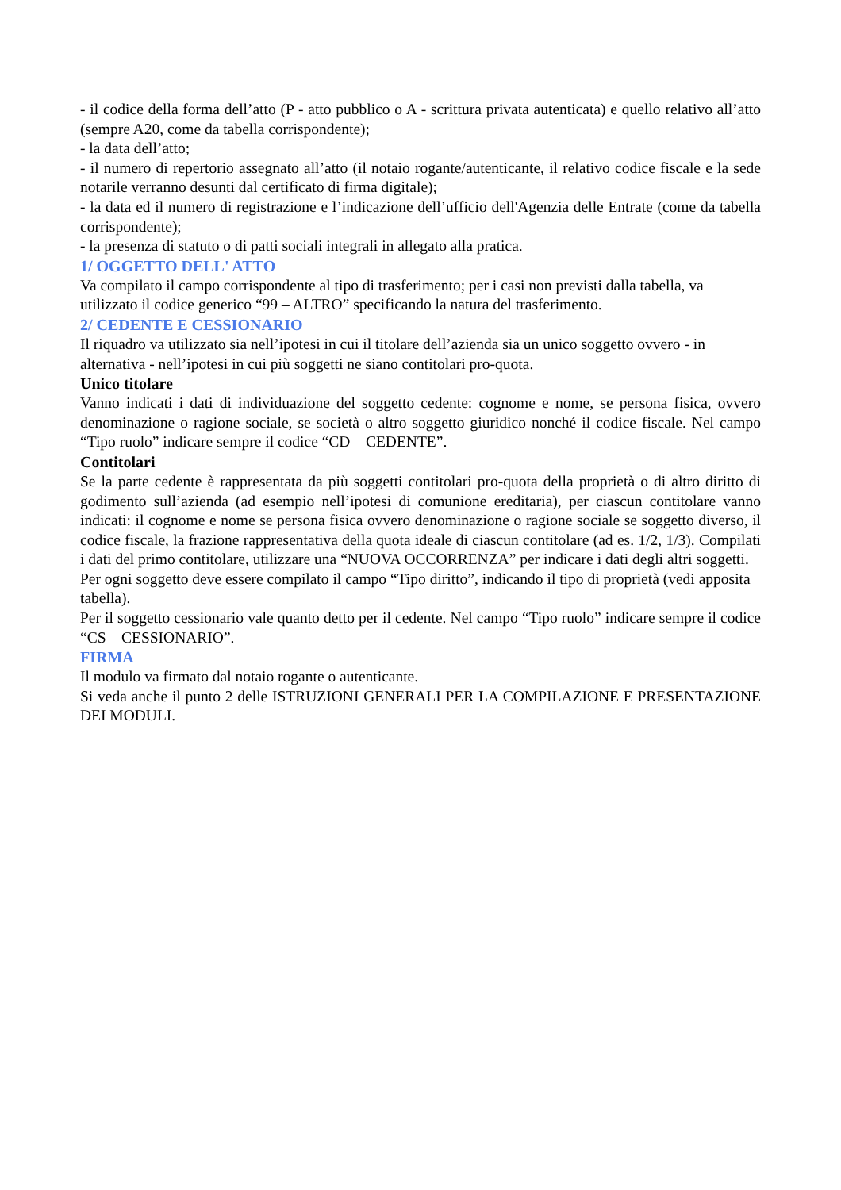- il codice della forma dell’atto (P - atto pubblico o A - scrittura privata autenticata) e quello relativo all’atto (sempre A20, come da tabella corrispondente);
- la data dell’atto;
- il numero di repertorio assegnato all’atto (il notaio rogante/autenticante, il relativo codice fiscale e la sede notarile verranno desunti dal certificato di firma digitale);
- la data ed il numero di registrazione e l’indicazione dell’ufficio dell'Agenzia delle Entrate (come da tabella corrispondente);
- la presenza di statuto o di patti sociali integrali in allegato alla pratica.
1/ OGGETTO DELL' ATTO
Va compilato il campo corrispondente al tipo di trasferimento; per i casi non previsti dalla tabella, va utilizzato il codice generico “99 – ALTRO” specificando la natura del trasferimento.
2/ CEDENTE E CESSIONARIO
Il riquadro va utilizzato sia nell’ipotesi in cui il titolare dell’azienda sia un unico soggetto ovvero - in alternativa - nell’ipotesi in cui più soggetti ne siano contitolari pro-quota.
Unico titolare
Vanno indicati i dati di individuazione del soggetto cedente: cognome e nome, se persona fisica, ovvero denominazione o ragione sociale, se società o altro soggetto giuridico nonché il codice fiscale. Nel campo “Tipo ruolo” indicare sempre il codice “CD – CEDENTE”.
Contitolari
Se la parte cedente è rappresentata da più soggetti contitolari pro-quota della proprietà o di altro diritto di godimento sull’azienda (ad esempio nell’ipotesi di comunione ereditaria), per ciascun contitolare vanno indicati: il cognome e nome se persona fisica ovvero denominazione o ragione sociale se soggetto diverso, il codice fiscale, la frazione rappresentativa della quota ideale di ciascun contitolare (ad es. 1/2, 1/3). Compilati i dati del primo contitolare, utilizzare una “NUOVA OCCORRENZA” per indicare i dati degli altri soggetti.
Per ogni soggetto deve essere compilato il campo “Tipo diritto”, indicando il tipo di proprietà (vedi apposita tabella).
Per il soggetto cessionario vale quanto detto per il cedente. Nel campo “Tipo ruolo” indicare sempre il codice “CS – CESSIONARIO”.
FIRMA
Il modulo va firmato dal notaio rogante o autenticante.
Si veda anche il punto 2 delle ISTRUZIONI GENERALI PER LA COMPILAZIONE E PRESENTAZIONE DEI MODULI.